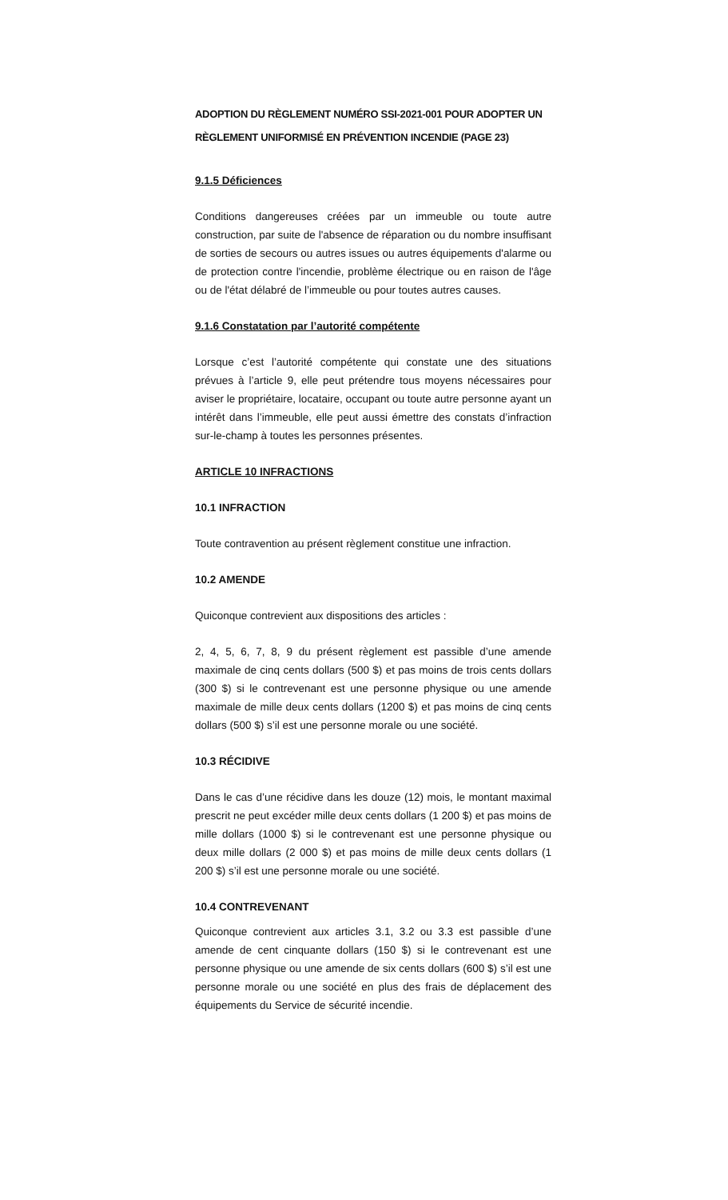ADOPTION DU RÈGLEMENT NUMÉRO SSI-2021-001 POUR ADOPTER UN RÈGLEMENT UNIFORMISÉ EN PRÉVENTION INCENDIE (PAGE 23)
9.1.5 Déficiences
Conditions dangereuses créées par un immeuble ou toute autre construction, par suite de l'absence de réparation ou du nombre insuffisant de sorties de secours ou autres issues ou autres équipements d'alarme ou de protection contre l'incendie, problème électrique ou en raison de l'âge ou de l'état délabré de l’immeuble ou pour toutes autres causes.
9.1.6 Constatation par l’autorité compétente
Lorsque c’est l’autorité compétente qui constate une des situations prévues à l’article 9, elle peut prétendre tous moyens nécessaires pour aviser le propriétaire, locataire, occupant ou toute autre personne ayant un intérêt dans l’immeuble, elle peut aussi émettre des constats d’infraction sur-le-champ à toutes les personnes présentes.
ARTICLE 10 INFRACTIONS
10.1 INFRACTION
Toute contravention au présent règlement constitue une infraction.
10.2 AMENDE
Quiconque contrevient aux dispositions des articles :
2, 4, 5, 6, 7, 8, 9 du présent règlement est passible d’une amende maximale de cinq cents dollars (500 $) et pas moins de trois cents dollars (300 $) si le contrevenant est une personne physique ou une amende maximale de mille deux cents dollars (1200 $) et pas moins de cinq cents dollars (500 $) s’il est une personne morale ou une société.
10.3 RÉCIDIVE
Dans le cas d’une récidive dans les douze (12) mois, le montant maximal prescrit ne peut excéder mille deux cents dollars (1 200 $) et pas moins de mille dollars (1000 $) si le contrevenant est une personne physique ou deux mille dollars (2 000 $) et pas moins de mille deux cents dollars (1 200 $) s’il est une personne morale ou une société.
10.4 CONTREVENANT
Quiconque contrevient aux articles 3.1, 3.2 ou 3.3 est passible d’une amende de cent cinquante dollars (150 $) si le contrevenant est une personne physique ou une amende de six cents dollars (600 $) s’il est une personne morale ou une société en plus des frais de déplacement des équipements du Service de sécurité incendie.